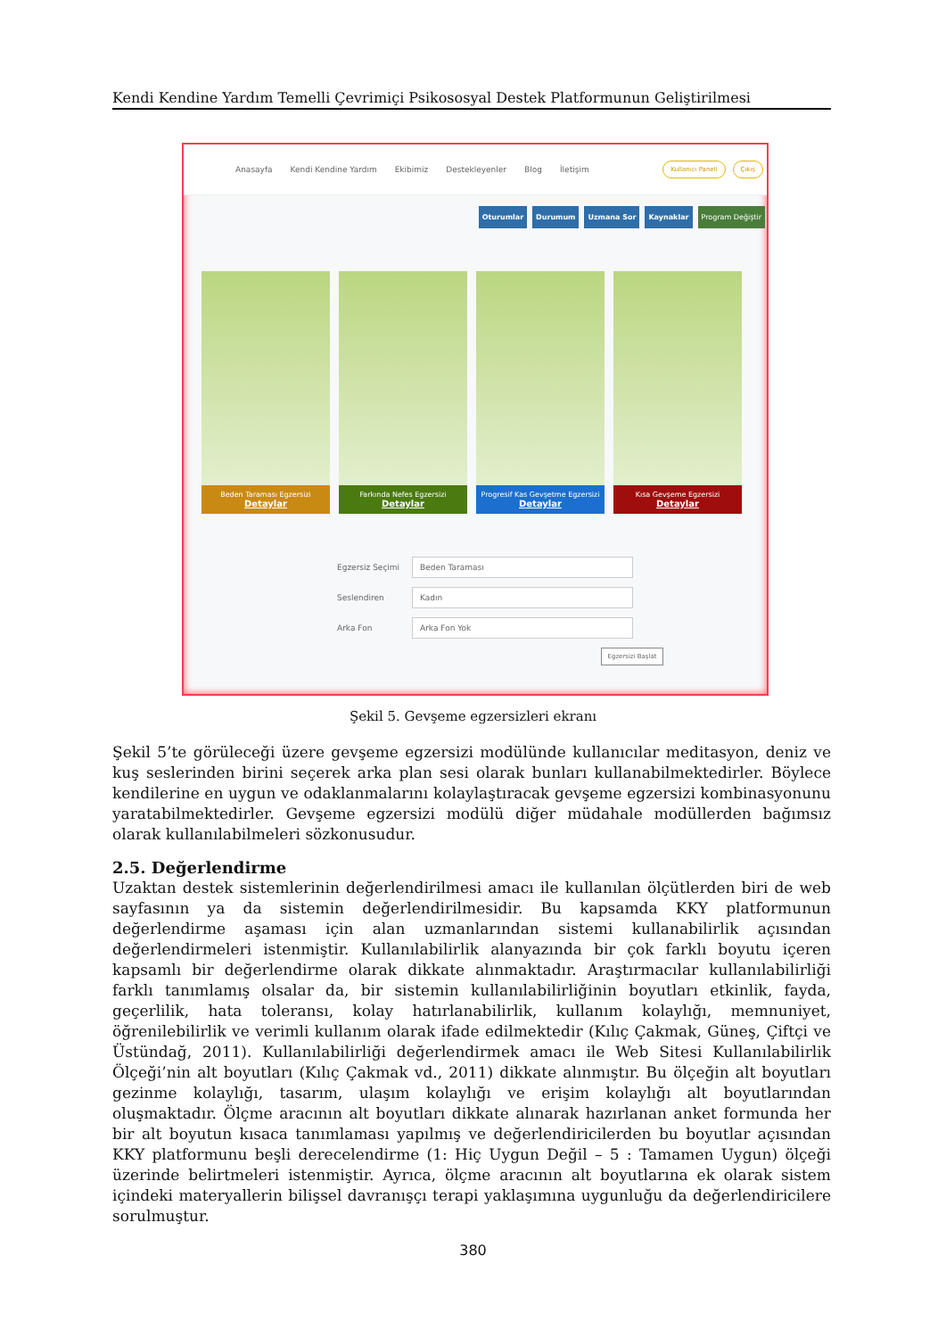Kendi Kendine Yardım Temelli Çevrimiçi Psikososyal Destek Platformunun Geliştirilmesi
Anasayfa Kendi Kendine Yardım Ekibimiz Destekleyenler Blog İletişim
Kullanıcı Paneli Çıkış
Oturumlar Durumum Uzmana Sor Kaynaklar Program Değiştir
Beden Taraması Egzersizi
Detaylar
Farkında Nefes Egzersizi
Detaylar
Progresif Kas Gevşetme Egzersizi
Detaylar
Kısa Gevşeme Egzersizi
Detaylar
Egzersiz Seçimi
Beden Taraması
Seslendiren
Kadın
Arka Fon
Arka Fon Yok
Egzersizi Başlat
Şekil 5. Gevşeme egzersizleri ekranı
Şekil 5’te görüleceği üzere gevşeme egzersizi modülünde kullanıcılar meditasyon, deniz ve kuş seslerinden birini seçerek arka plan sesi olarak bunları kullanabilmektedirler. Böylece kendilerine en uygun ve odaklanmalarını kolaylaştıracak gevşeme egzersizi kombinasyonunu yaratabilmektedirler. Gevşeme egzersizi modülü diğer müdahale modüllerden bağımsız olarak kullanılabilmeleri sözkonusudur.
2.5. Değerlendirme
Uzaktan destek sistemlerinin değerlendirilmesi amacı ile kullanılan ölçütlerden biri de web sayfasının ya da sistemin değerlendirilmesidir. Bu kapsamda KKY platformunun değerlendirme aşaması için alan uzmanlarından sistemi kullanabilirlik açısından değerlendirmeleri istenmiştir. Kullanılabilirlik alanyazında bir çok farklı boyutu içeren kapsamlı bir değerlendirme olarak dikkate alınmaktadır. Araştırmacılar kullanılabilirliği farklı tanımlamış olsalar da, bir sistemin kullanılabilirliğinin boyutları etkinlik, fayda, geçerlilik, hata toleransı, kolay hatırlanabilirlik, kullanım kolaylığı, memnuniyet, öğrenilebilirlik ve verimli kullanım olarak ifade edilmektedir (Kılıç Çakmak, Güneş, Çiftçi ve Üstündağ, 2011). Kullanılabilirliği değerlendirmek amacı ile Web Sitesi Kullanılabilirlik Ölçeği’nin alt boyutları (Kılıç Çakmak vd., 2011) dikkate alınmıştır. Bu ölçeğin alt boyutları gezinme kolaylığı, tasarım, ulaşım kolaylığı ve erişim kolaylığı alt boyutlarından oluşmaktadır. Ölçme aracının alt boyutları dikkate alınarak hazırlanan anket formunda her bir alt boyutun kısaca tanımlaması yapılmış ve değerlendiricilerden bu boyutlar açısından KKY platformunu beşli derecelendirme (1: Hiç Uygun Değil – 5 : Tamamen Uygun) ölçeği üzerinde belirtmeleri istenmiştir. Ayrıca, ölçme aracının alt boyutlarına ek olarak sistem içindeki materyallerin bilişsel davranışçı terapi yaklaşımına uygunluğu da değerlendiricilere sorulmuştur.
380